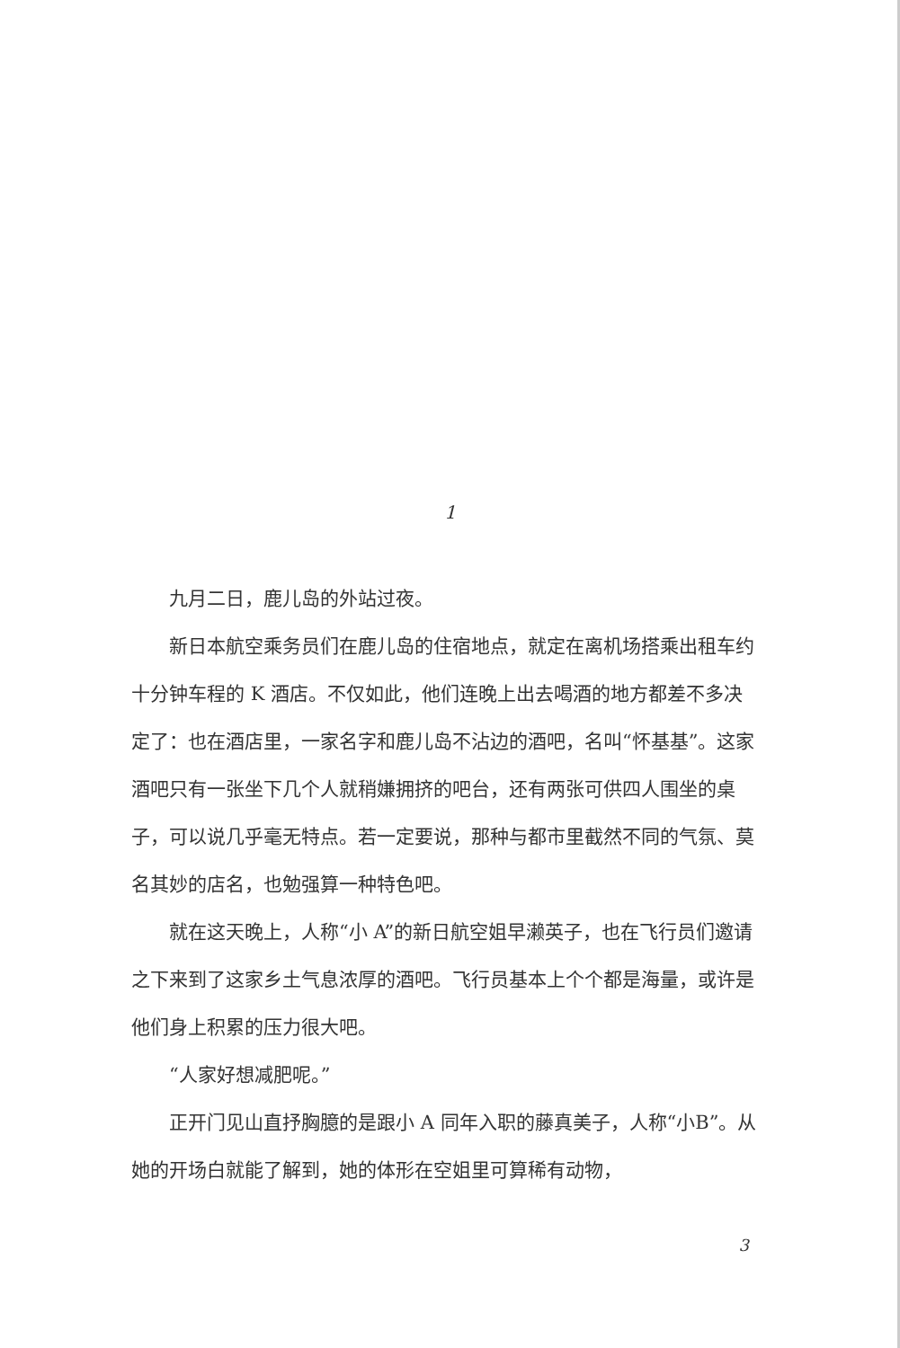1
九月二日，鹿儿岛的外站过夜。
新日本航空乘务员们在鹿儿岛的住宿地点，就定在离机场搭乘出租车约十分钟车程的 K 酒店。不仅如此，他们连晚上出去喝酒的地方都差不多决定了：也在酒店里，一家名字和鹿儿岛不沾边的酒吧，名叫“怀基基”。这家酒吧只有一张坐下几个人就稍嫌拥挤的吧台，还有两张可供四人围坐的桌子，可以说几乎毫无特点。若一定要说，那种与都市里截然不同的气氛、莫名其妙的店名，也勉强算一种特色吧。
就在这天晚上，人称“小 A”的新日航空姐早濑英子，也在飞行员们邀请之下来到了这家乡土气息浓厚的酒吧。飞行员基本上个个都是海量，或许是他们身上积累的压力很大吧。
“人家好想减肥呢。”
正开门见山直抒胸臆的是跟小 A 同年入职的藤真美子，人称“小B”。从她的开场白就能了解到，她的体形在空姐里可算稀有动物，
3